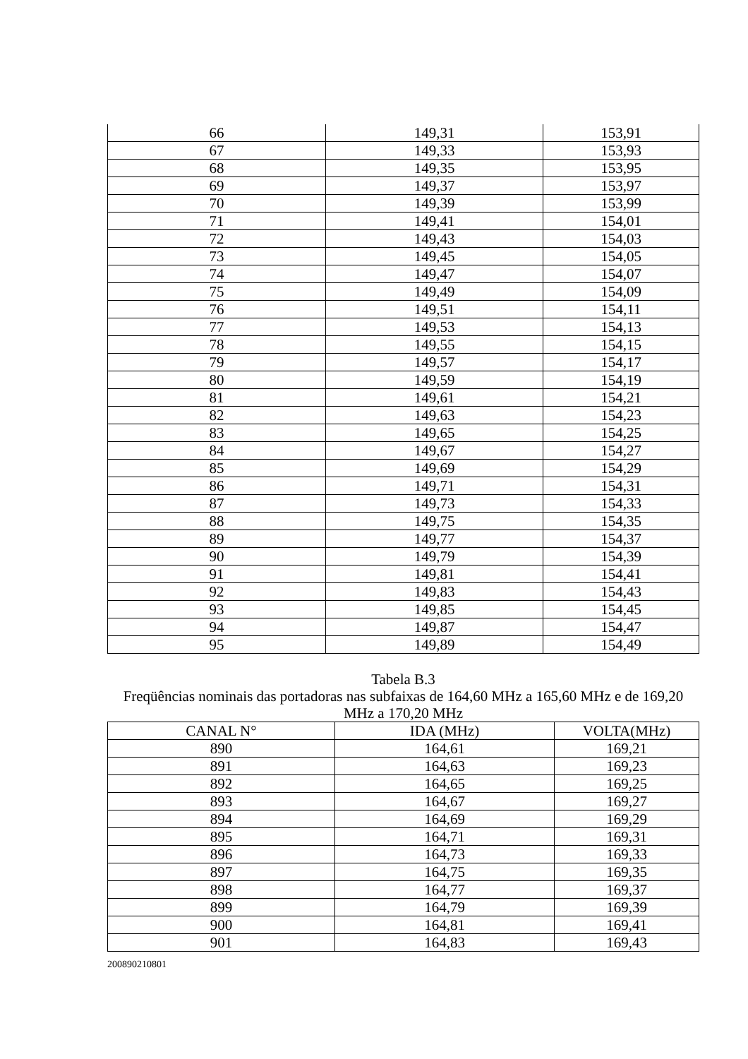| 66 | 149,31 | 153,91 |
| 67 | 149,33 | 153,93 |
| 68 | 149,35 | 153,95 |
| 69 | 149,37 | 153,97 |
| 70 | 149,39 | 153,99 |
| 71 | 149,41 | 154,01 |
| 72 | 149,43 | 154,03 |
| 73 | 149,45 | 154,05 |
| 74 | 149,47 | 154,07 |
| 75 | 149,49 | 154,09 |
| 76 | 149,51 | 154,11 |
| 77 | 149,53 | 154,13 |
| 78 | 149,55 | 154,15 |
| 79 | 149,57 | 154,17 |
| 80 | 149,59 | 154,19 |
| 81 | 149,61 | 154,21 |
| 82 | 149,63 | 154,23 |
| 83 | 149,65 | 154,25 |
| 84 | 149,67 | 154,27 |
| 85 | 149,69 | 154,29 |
| 86 | 149,71 | 154,31 |
| 87 | 149,73 | 154,33 |
| 88 | 149,75 | 154,35 |
| 89 | 149,77 | 154,37 |
| 90 | 149,79 | 154,39 |
| 91 | 149,81 | 154,41 |
| 92 | 149,83 | 154,43 |
| 93 | 149,85 | 154,45 |
| 94 | 149,87 | 154,47 |
| 95 | 149,89 | 154,49 |
Tabela B.3
Freqüências nominais das portadoras nas subfaixas de 164,60 MHz a 165,60 MHz e de 169,20 MHz a 170,20 MHz
| CANAL N° | IDA (MHz) | VOLTA(MHz) |
| --- | --- | --- |
| 890 | 164,61 | 169,21 |
| 891 | 164,63 | 169,23 |
| 892 | 164,65 | 169,25 |
| 893 | 164,67 | 169,27 |
| 894 | 164,69 | 169,29 |
| 895 | 164,71 | 169,31 |
| 896 | 164,73 | 169,33 |
| 897 | 164,75 | 169,35 |
| 898 | 164,77 | 169,37 |
| 899 | 164,79 | 169,39 |
| 900 | 164,81 | 169,41 |
| 901 | 164,83 | 169,43 |
200890210801